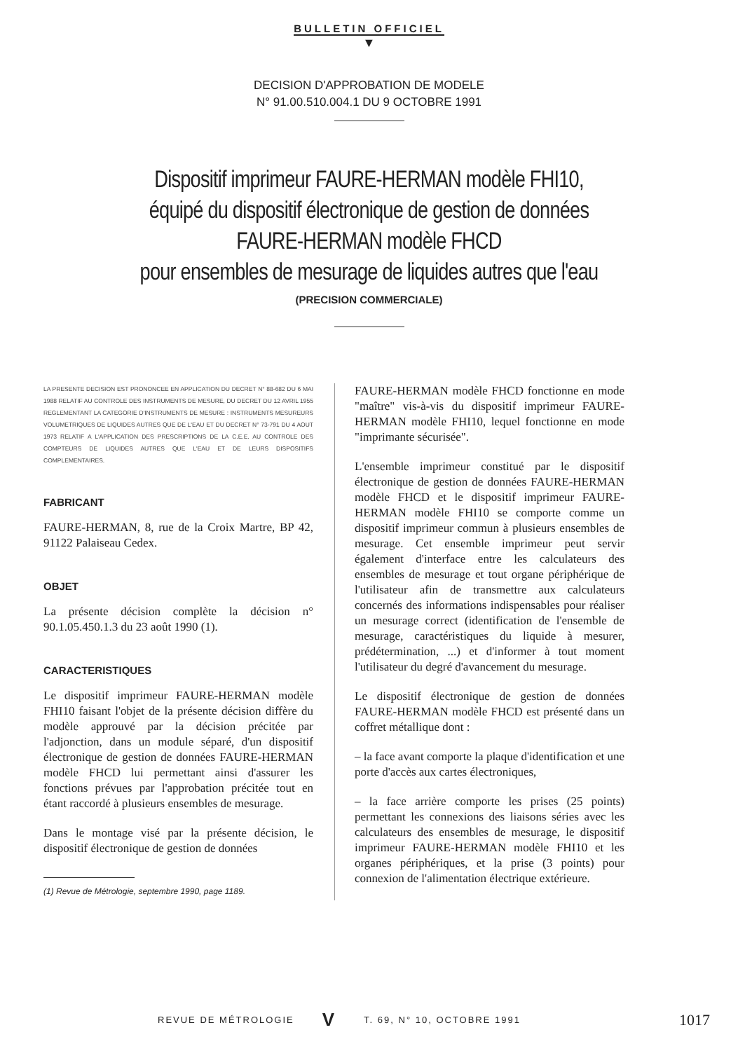BULLETIN OFFICIEL
▼
DECISION D'APPROBATION DE MODELE
N° 91.00.510.004.1 DU 9 OCTOBRE 1991
Dispositif imprimeur FAURE-HERMAN modèle FHI10,
équipé du dispositif électronique de gestion de données
FAURE-HERMAN modèle FHCD
pour ensembles de mesurage de liquides autres que l'eau
(PRECISION COMMERCIALE)
LA PRESENTE DECISION EST PRONONCEE EN APPLICATION DU DECRET N° 88-682 DU 6 MAI 1988 RELATIF AU CONTROLE DES INSTRUMENTS DE MESURE, DU DECRET DU 12 AVRIL 1955 REGLEMENTANT LA CATEGORIE D'INSTRUMENTS DE MESURE : INSTRUMENTS MESUREURS VOLUMETRIQUES DE LIQUIDES AUTRES QUE DE L'EAU ET DU DECRET N° 73-791 DU 4 AOUT 1973 RELATIF A L'APPLICATION DES PRESCRIPTIONS DE LA C.E.E. AU CONTROLE DES COMPTEURS DE LIQUIDES AUTRES QUE L'EAU ET DE LEURS DISPOSITIFS COMPLEMENTAIRES.
FABRICANT
FAURE-HERMAN, 8, rue de la Croix Martre, BP 42, 91122 Palaiseau Cedex.
OBJET
La présente décision complète la décision n° 90.1.05.450.1.3 du 23 août 1990 (1).
CARACTERISTIQUES
Le dispositif imprimeur FAURE-HERMAN modèle FHI10 faisant l'objet de la présente décision diffère du modèle approuvé par la décision précitée par l'adjonction, dans un module séparé, d'un dispositif électronique de gestion de données FAURE-HERMAN modèle FHCD lui permettant ainsi d'assurer les fonctions prévues par l'approbation précitée tout en étant raccordé à plusieurs ensembles de mesurage.
Dans le montage visé par la présente décision, le dispositif électronique de gestion de données
(1) Revue de Métrologie, septembre 1990, page 1189.
FAURE-HERMAN modèle FHCD fonctionne en mode "maître" vis-à-vis du dispositif imprimeur FAURE-HERMAN modèle FHI10, lequel fonctionne en mode "imprimante sécurisée".
L'ensemble imprimeur constitué par le dispositif électronique de gestion de données FAURE-HERMAN modèle FHCD et le dispositif imprimeur FAURE-HERMAN modèle FHI10 se comporte comme un dispositif imprimeur commun à plusieurs ensembles de mesurage. Cet ensemble imprimeur peut servir également d'interface entre les calculateurs des ensembles de mesurage et tout organe périphérique de l'utilisateur afin de transmettre aux calculateurs concernés des informations indispensables pour réaliser un mesurage correct (identification de l'ensemble de mesurage, caractéristiques du liquide à mesurer, prédétermination, ...) et d'informer à tout moment l'utilisateur du degré d'avancement du mesurage.
Le dispositif électronique de gestion de données FAURE-HERMAN modèle FHCD est présenté dans un coffret métallique dont :
– la face avant comporte la plaque d'identification et une porte d'accès aux cartes électroniques,
– la face arrière comporte les prises (25 points) permettant les connexions des liaisons séries avec les calculateurs des ensembles de mesurage, le dispositif imprimeur FAURE-HERMAN modèle FHI10 et les organes périphériques, et la prise (3 points) pour connexion de l'alimentation électrique extérieure.
REVUE DE MÉTROLOGIE V T. 69, N° 10, OCTOBRE 1991 1017